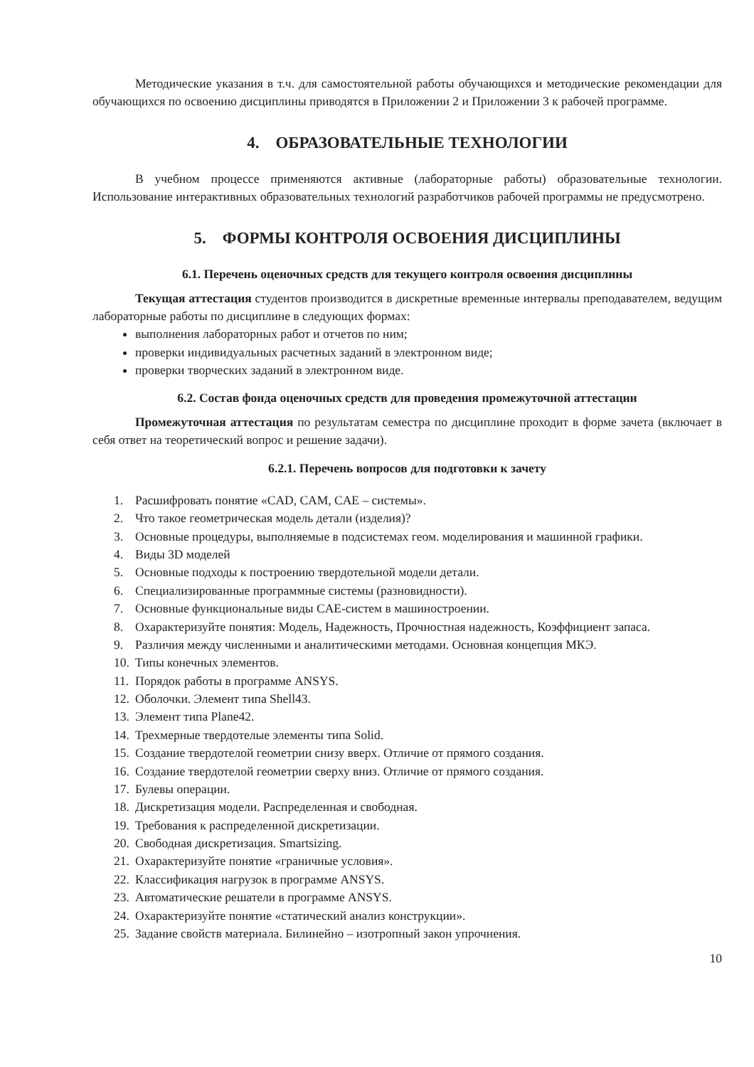Методические указания в т.ч. для самостоятельной работы обучающихся и методические рекомендации для обучающихся по освоению дисциплины приводятся в Приложении 2 и Приложении 3 к рабочей программе.
4. ОБРАЗОВАТЕЛЬНЫЕ ТЕХНОЛОГИИ
В учебном процессе применяются активные (лабораторные работы) образовательные технологии. Использование интерактивных образовательных технологий разработчиков рабочей программы не предусмотрено.
5. ФОРМЫ КОНТРОЛЯ ОСВОЕНИЯ ДИСЦИПЛИНЫ
6.1. Перечень оценочных средств для текущего контроля освоения дисциплины
Текущая аттестация студентов производится в дискретные временные интервалы преподавателем, ведущим лабораторные работы по дисциплине в следующих формах:
выполнения лабораторных работ и отчетов по ним;
проверки индивидуальных расчетных заданий в электронном виде;
проверки творческих заданий в электронном виде.
6.2. Состав фонда оценочных средств для проведения промежуточной аттестации
Промежуточная аттестация по результатам семестра по дисциплине проходит в форме зачета (включает в себя ответ на теоретический вопрос и решение задачи).
6.2.1. Перечень вопросов для подготовки к зачету
1. Расшифровать понятие «CAD, CAM, CAE – системы».
2. Что такое геометрическая модель детали (изделия)?
3. Основные процедуры, выполняемые в подсистемах геом. моделирования и машинной графики.
4. Виды 3D моделей
5. Основные подходы к построению твердотельной модели детали.
6. Специализированные программные системы (разновидности).
7. Основные функциональные виды CAE-систем в машиностроении.
8. Охарактеризуйте понятия: Модель, Надежность, Прочностная надежность, Коэффициент запаса.
9. Различия между численными и аналитическими методами. Основная концепция МКЭ.
10. Типы конечных элементов.
11. Порядок работы в программе ANSYS.
12. Оболочки. Элемент типа Shell43.
13. Элемент типа Plane42.
14. Трехмерные твердотелые элементы типа Solid.
15. Создание твердотелой геометрии снизу вверх. Отличие от прямого создания.
16. Создание твердотелой геометрии сверху вниз. Отличие от прямого создания.
17. Булевы операции.
18. Дискретизация модели. Распределенная и свободная.
19. Требования к распределенной дискретизации.
20. Свободная дискретизация. Smartsizing.
21. Охарактеризуйте понятие «граничные условия».
22. Классификация нагрузок в программе ANSYS.
23. Автоматические решатели в программе ANSYS.
24. Охарактеризуйте понятие «статический анализ конструкции».
25. Задание свойств материала. Билинейно – изотропный закон упрочнения.
10